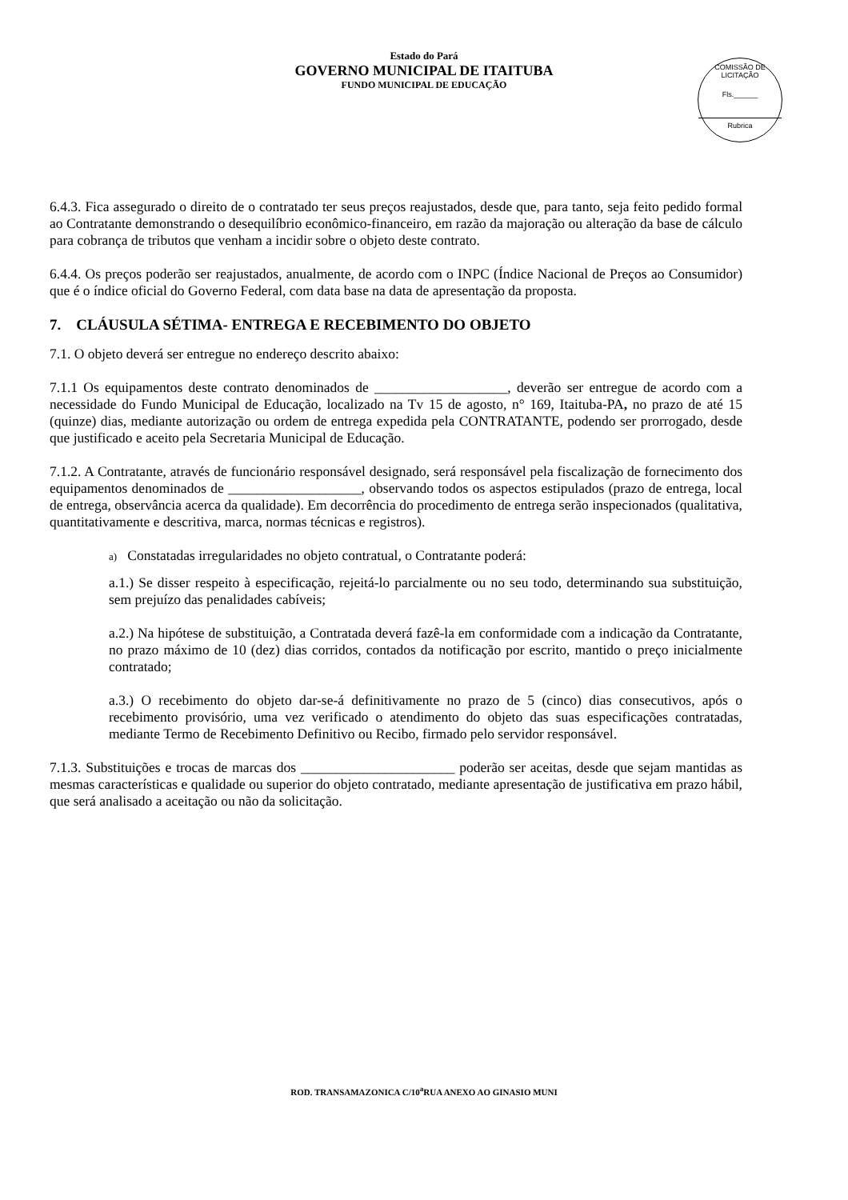Estado do Pará
GOVERNO MUNICIPAL DE ITAITUBA
FUNDO MUNICIPAL DE EDUCAÇÃO
COMISSÃO DE LICITAÇÃO
Fls.______
Rubrica
6.4.3. Fica assegurado o direito de o contratado ter seus preços reajustados, desde que, para tanto, seja feito pedido formal ao Contratante demonstrando o desequilíbrio econômico-financeiro, em razão da majoração ou alteração da base de cálculo para cobrança de tributos que venham a incidir sobre o objeto deste contrato.
6.4.4. Os preços poderão ser reajustados, anualmente, de acordo com o INPC (Índice Nacional de Preços ao Consumidor) que é o índice oficial do Governo Federal, com data base na data de apresentação da proposta.
7. CLÁUSULA SÉTIMA- ENTREGA E RECEBIMENTO DO OBJETO
7.1. O objeto deverá ser entregue no endereço descrito abaixo:
7.1.1 Os equipamentos deste contrato denominados de ___________________, deverão ser entregue de acordo com a necessidade do Fundo Municipal de Educação, localizado na Tv 15 de agosto, n° 169, Itaituba-PA, no prazo de até 15 (quinze) dias, mediante autorização ou ordem de entrega expedida pela CONTRATANTE, podendo ser prorrogado, desde que justificado e aceito pela Secretaria Municipal de Educação.
7.1.2. A Contratante, através de funcionário responsável designado, será responsável pela fiscalização de fornecimento dos equipamentos denominados de ___________________, observando todos os aspectos estipulados (prazo de entrega, local de entrega, observância acerca da qualidade). Em decorrência do procedimento de entrega serão inspecionados (qualitativa, quantitativamente e descritiva, marca, normas técnicas e registros).
a) Constatadas irregularidades no objeto contratual, o Contratante poderá:
a.1.) Se disser respeito à especificação, rejeitá-lo parcialmente ou no seu todo, determinando sua substituição, sem prejuízo das penalidades cabíveis;
a.2.) Na hipótese de substituição, a Contratada deverá fazê-la em conformidade com a indicação da Contratante, no prazo máximo de 10 (dez) dias corridos, contados da notificação por escrito, mantido o preço inicialmente contratado;
a.3.) O recebimento do objeto dar-se-á definitivamente no prazo de 5 (cinco) dias consecutivos, após o recebimento provisório, uma vez verificado o atendimento do objeto das suas especificações contratadas, mediante Termo de Recebimento Definitivo ou Recibo, firmado pelo servidor responsável.
7.1.3. Substituições e trocas de marcas dos ______________________ poderão ser aceitas, desde que sejam mantidas as mesmas características e qualidade ou superior do objeto contratado, mediante apresentação de justificativa em prazo hábil, que será analisado a aceitação ou não da solicitação.
ROD. TRANSAMAZONICA C/10<sup>a</sup>RUA ANEXO AO GINASIO MUNI